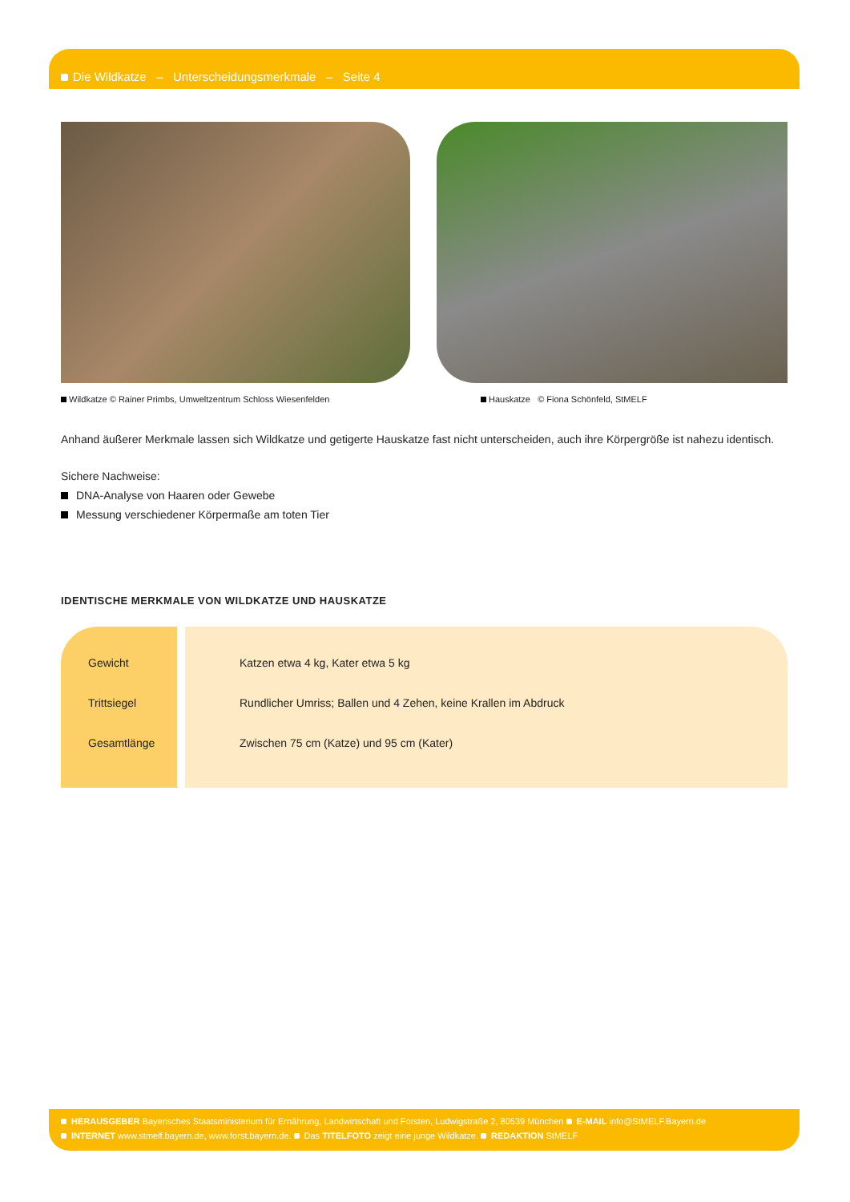Die Wildkatze – Unterscheidungsmerkmale – Seite 4
Wildkatze © Rainer Primbs, Umweltzentrum Schloss Wiesenfelden
Hauskatze © Fiona Schönfeld, StMELF
Anhand äußerer Merkmale lassen sich Wildkatze und getigerte Hauskatze fast nicht unterscheiden, auch ihre Körpergröße ist nahezu identisch.
Sichere Nachweise:
DNA-Analyse von Haaren oder Gewebe
Messung verschiedener Körpermaße am toten Tier
IDENTISCHE MERKMALE VON WILDKATZE UND HAUSKATZE
| Gewicht | Katzen etwa 4 kg, Kater etwa 5 kg |
| Trittsiegel | Rundlicher Umriss; Ballen und 4 Zehen, keine Krallen im Abdruck |
| Gesamtlänge | Zwischen 75 cm (Katze) und 95 cm (Kater) |
HERAUSGEBER Bayerisches Staatsministerium für Ernährung, Landwirtschaft und Forsten, Ludwigstraße 2, 80539 München E-MAIL info@StMELF.Bayern.de
INTERNET www.stmelf.bayern.de, www.forst.bayern.de. Das TITELFOTO zeigt eine junge Wildkatze. REDAKTION StMELF